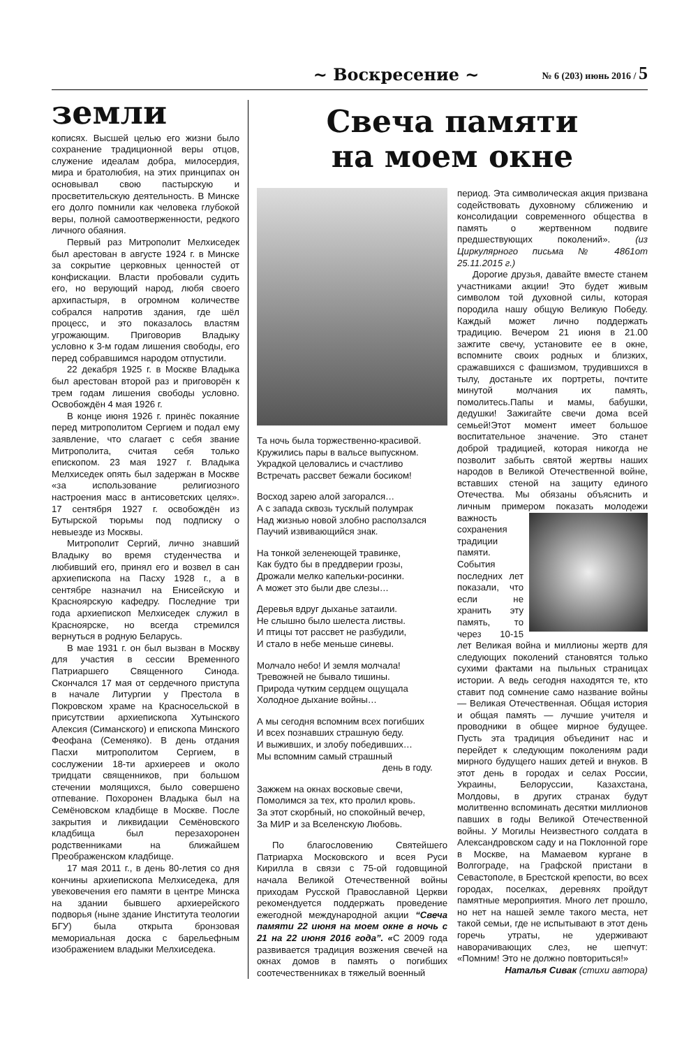~ Воскресение ~ № 6 (203) июнь 2016 / 5
земли
кописях. Высшей целью его жизни было сохранение традиционной веры отцов, служение идеалам добра, милосердия, мира и братолюбия, на этих принципах он основывал свою пастырскую и просветительскую деятельность. В Минске его долго помнили как человека глубокой веры, полной самоотверженности, редкого личного обаяния.
Первый раз Митрополит Мелхиседек был арестован в августе 1924 г. в Минске за сокрытие церковных ценностей от конфискации. Власти пробовали судить его, но верующий народ, любя своего архипастыря, в огромном количестве собрался напротив здания, где шёл процесс, и это показалось властям угрожающим. Приговорив Владыку условно к 3-м годам лишения свободы, его перед собравшимся народом отпустили.
22 декабря 1925 г. в Москве Владыка был арестован второй раз и приговорён к трем годам лишения свободы условно. Освобождён 4 мая 1926 г.
В конце июня 1926 г. принёс покаяние перед митрополитом Сергием и подал ему заявление, что слагает с себя звание Митрополита, считая себя только епископом. 23 мая 1927 г. Владыка Мелхиседек опять был задержан в Москве «за использование религиозного настроения масс в антисоветских целях». 17 сентября 1927 г. освобождён из Бутырской тюрьмы под подписку о невыезде из Москвы.
Митрополит Сергий, лично знавший Владыку во время студенчества и любивший его, принял его и возвел в сан архиепископа на Пасху 1928 г., а в сентябре назначил на Енисейскую и Красноярскую кафедру. Последние три года архиепископ Мелхиседек служил в Красноярске, но всегда стремился вернуться в родную Беларусь.
В мае 1931 г. он был вызван в Москву для участия в сессии Временного Патриаршего Священного Синода. Скончался 17 мая от сердечного приступа в начале Литургии у Престола в Покровском храме на Красносельской в присутствии архиепископа Хутынского Алексия (Симанского) и епископа Минского Феофана (Семеняко). В день отдания Пасхи митрополитом Сергием, в сослужении 18-ти архиереев и около тридцати священников, при большом стечении молящихся, было совершено отпевание. Похоронен Владыка был на Семёновском кладбище в Москве. После закрытия и ликвидации Семёновского кладбища был перезахоронен родственниками на ближайшем Преображенском кладбище.
17 мая 2011 г., в день 80-летия со дня кончины архиепископа Мелхиседека, для увековечения его памяти в центре Минска на здании бывшего архиерейского подворья (ныне здание Института теологии БГУ) была открыта бронзовая мемориальная доска с барельефным изображением владыки Мелхиседека.
Свеча памяти
на моем окне
Та ночь была торжественно-красивой.
Кружились пары в вальсе выпускном.
Украдкой целовались и счастливо
Встречать рассвет бежали босиком!
Восход зарею алой загорался…
А с запада сквозь тусклый полумрак
Над жизнью новой злобно расползался
Паучий извивающийся знак.
На тонкой зеленеющей травинке,
Как будто бы в преддверии грозы,
Дрожали мелко капельки-росинки.
А может это были две слезы…
Деревья вдруг дыханье затаили.
Не слышно было шелеста листвы.
И птицы тот рассвет не разбудили,
И стало в небе меньше синевы.
Молчало небо! И земля молчала!
Тревожней не бывало тишины.
Природа чутким сердцем ощущала
Холодное дыхание войны…
А мы сегодня вспомним всех погибших
И всех познавших страшную беду.
И выживших, и злобу победивших…
Мы вспомним самый страшный
день в году.
Зажжем на окнах восковые свечи,
Помолимся за тех, кто пролил кровь.
За этот скорбный, но спокойный вечер,
За МИР и за Вселенскую Любовь.
По благословению Святейшего Патриарха Московского и всея Руси Кирилла в связи с 75-ой годовщиной начала Великой Отечественной войны приходам Русской Православной Церкви рекомендуется поддержать проведение ежегодной международной акции “Свеча памяти 22 июня на моем окне в ночь с 21 на 22 июня 2016 года”. «С 2009 года развивается традиция возжения свечей на окнах домов в память о погибших соотечественниках в тяжелый военный
период. Эта символическая акция призвана содействовать духовному сближению и консолидации современного общества в память о жертвенном подвиге предшествующих поколений». (из Циркулярного письма № 4861от 25.11.2015 г.)
Дорогие друзья, давайте вместе станем участниками акции! Это будет живым символом той духовной силы, которая породила нашу общую Великую Победу. Каждый может лично поддержать традицию. Вечером 21 июня в 21.00 зажгите свечу, установите ее в окне, вспомните своих родных и близких, сражавшихся с фашизмом, трудившихся в тылу, достаньте их портреты, почтите минутой молчания их память, помолитесь.Папы и мамы, бабушки, дедушки! Зажигайте свечи дома всей семьей!Этот момент имеет большое воспитательное значение. Это станет доброй традицией, которая никогда не позволит забыть святой жертвы наших народов в Великой Отечественной войне, вставших стеной на защиту единого Отечества. Мы обязаны объяснить и личным примером по казать молодежи важность сохранения традиции памяти. События последних лет показали, что если не хранить эту память, то через 10-15 лет Великая война и миллионы жертв для следующих поколений становятся только сухими фактами на пыльных страницах истории. А ведь сегодня находятся те, кто ставит под сомнение само название войны — Великая Отечественная. Общая история и общая память — лучшие учителя и проводники в общее мирное будущее. Пусть эта традиция объединит нас и перейдет к следующим поколениям ради мирного будущего наших детей и внуков. В этот день в городах и селах России, Украины, Белоруссии, Казахстана, Молдовы, в других странах будут молитвенно вспоминать десятки миллионов павших в годы Великой Отечественной войны. У Могилы Неизвестного солдата в Александровском саду и на Поклонной горе в Москве, на Мамаевом кургане в Волгограде, на Графской пристани в Севастополе, в Брестской крепости, во всех городах, поселках, деревнях пройдут памятные мероприятия. Много лет прошло, но нет на нашей земле такого места, нет такой семьи, где не испытывают в этот день горечь утраты, не удерживают наворачивающих слез, не шепчут: «Помним! Это не должно повториться!»
Наталья Сивак (стихи автора)